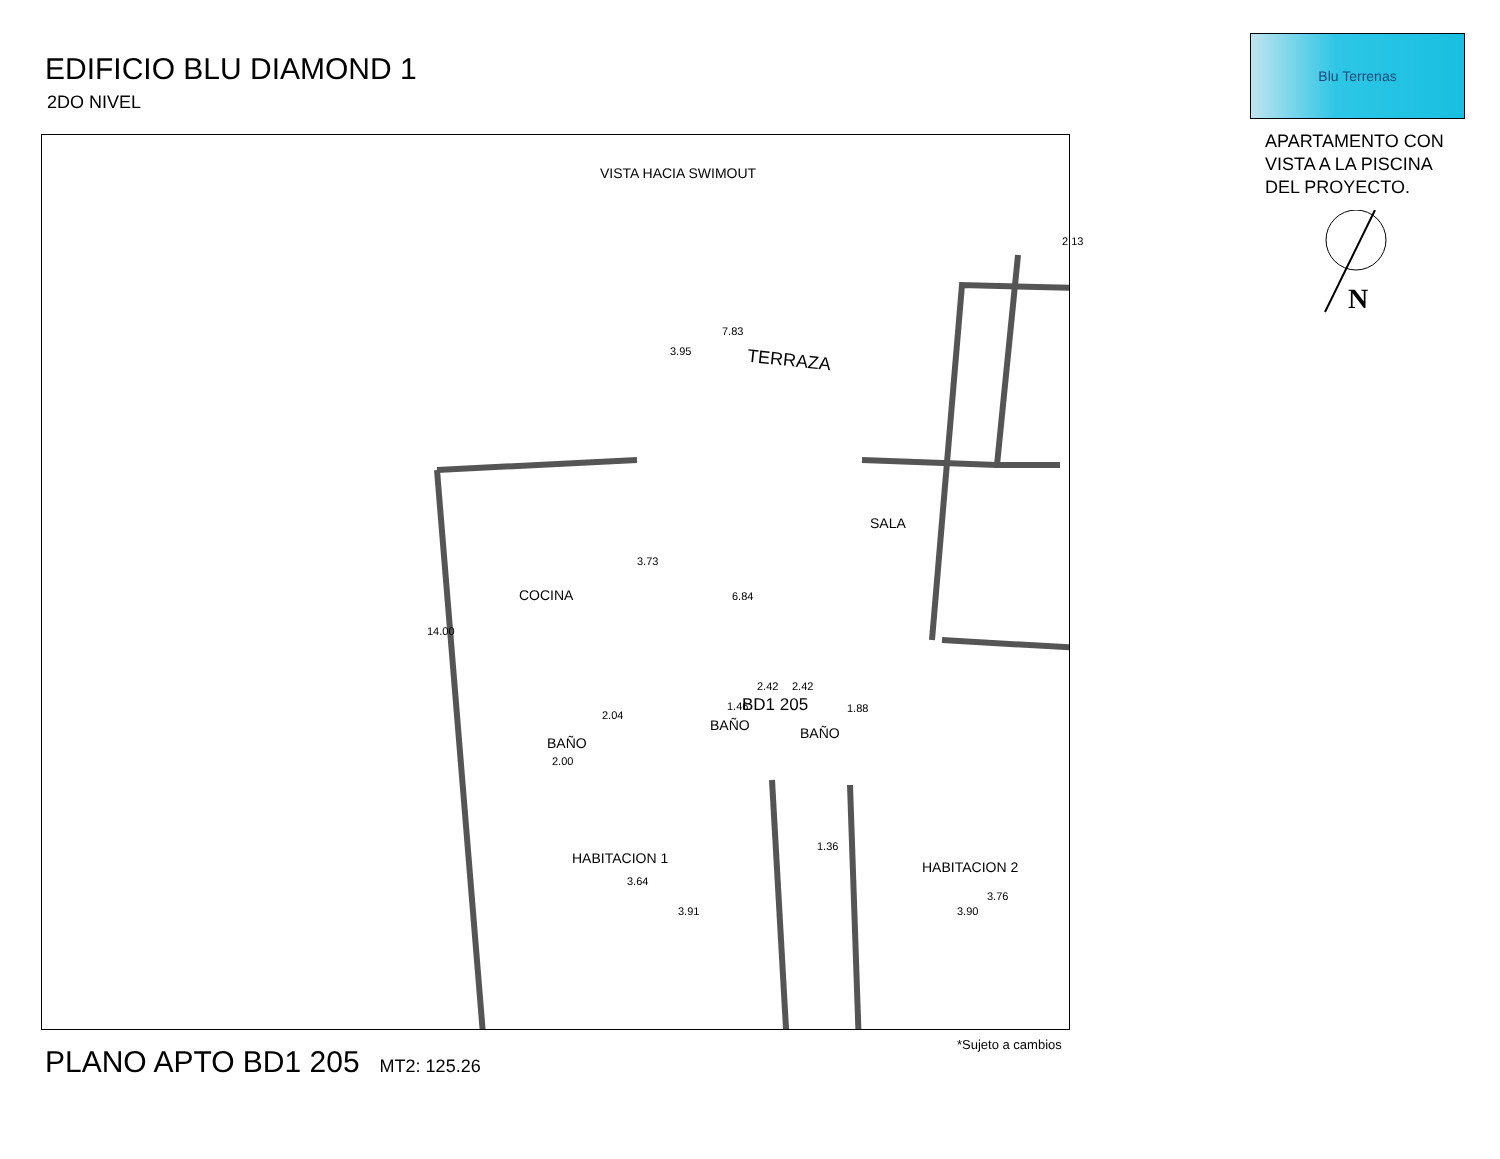EDIFICIO BLU DIAMOND 1
2DO NIVEL
Blu Terrenas
APARTAMENTO CON
VISTA A LA PISCINA
DEL PROYECTO.
N
VISTA HACIA SWIMOUT
TERRAZA
7.83
3.95
2.13
SALA
COCINA
3.73
6.84
14.00
BD1 205
2.04
BAÑO
2.00
1.46
2.42
BAÑO
2.42
1.88
BAÑO
HABITACION 1
3.64
3.91
1.36
HABITACION 2
3.76
3.90
PLANO APTO BD1 205 MT2: 125.26
*Sujeto a cambios